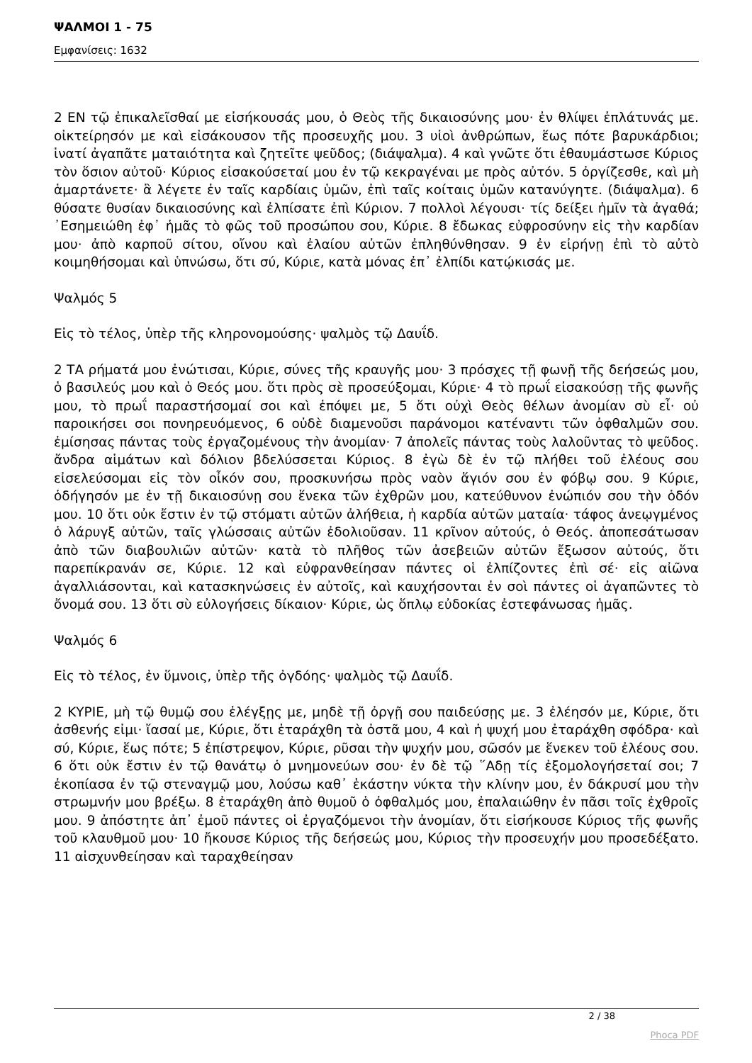ΨΑΛΜΟΙ 1 - 75
Εμφανίσεις: 1632
2 ΕΝ τῷ ἐπικαλεῖσθαί με εἰσήκουσάς μου, ὁ Θεὸς τῆς δικαιοσύνης μου· ἐν θλίψει ἐπλάτυνάς με. οἰκτείρησόν με καὶ εἰσάκουσον τῆς προσευχῆς μου. 3 υἱοὶ ἀνθρώπων, ἕως πότε βαρυκάρδιοι; ἱνατί ἀγαπᾶτε ματαιότητα καὶ ζητεῖτε ψεῦδος; (διάψαλμα). 4 καὶ γνῶτε ὅτι ἐθαυμάστωσε Κύριος τὸν ὅσιον αὐτοῦ· Κύριος εἰσακούσεταί μου ἐν τῷ κεκραγέναι με πρὸς αὐτόν. 5 ὀργίζεσθε, καὶ μὴ ἁμαρτάνετε· ἃ λέγετε ἐν ταῖς καρδίαις ὑμῶν, ἐπὶ ταῖς κοίταις ὑμῶν κατανύγητε. (διάψαλμα). 6 θύσατε θυσίαν δικαιοσύνης καὶ ἐλπίσατε ἐπὶ Κύριον. 7 πολλοὶ λέγουσι· τίς δείξει ἡμῖν τὰ ἀγαθά; ᾿Εσημειώθη ἐφ᾿ ἡμᾶς τὸ φῶς τοῦ προσώπου σου, Κύριε. 8 ἔδωκας εὐφροσύνην εἰς τὴν καρδίαν μου· ἀπὸ καρποῦ σίτου, οἴνου καὶ ἐλαίου αὐτῶν ἐπληθύνθησαν. 9 ἐν εἰρήνῃ ἐπὶ τὸ αὐτὸ κοιμηθήσομαι καὶ ὑπνώσω, ὅτι σύ, Κύριε, κατὰ μόνας ἐπ᾿ ἐλπίδι κατῴκισάς με.
Ψαλμός 5
Εἰς τὸ τέλος, ὑπὲρ τῆς κληρονομούσης· ψαλμὸς τῷ Δαυΐδ.
2 ΤΑ ρήματά μου ἐνώτισαι, Κύριε, σύνες τῆς κραυγῆς μου· 3 πρόσχες τῇ φωνῇ τῆς δεήσεώς μου, ὁ βασιλεύς μου καὶ ὁ Θεός μου. ὅτι πρὸς σὲ προσεύξομαι, Κύριε· 4 τὸ πρωΐ εἰσακούσῃ τῆς φωνῆς μου, τὸ πρωΐ παραστήσομαί σοι καὶ ἐπόψει με, 5 ὅτι οὐχὶ Θεὸς θέλων ἀνομίαν σὺ εἶ· οὐ παροικήσει σοι πονηρευόμενος, 6 οὐδὲ διαμενοῦσι παράνομοι κατέναντι τῶν ὀφθαλμῶν σου. ἐμίσησας πάντας τοὺς ἐργαζομένους τὴν ἀνομίαν· 7 ἀπολεῖς πάντας τοὺς λαλοῦντας τὸ ψεῦδος. ἄνδρα αἱμάτων καὶ δόλιον βδελύσσεται Κύριος. 8 ἐγὼ δὲ ἐν τῷ πλήθει τοῦ ἐλέους σου εἰσελεύσομαι εἰς τὸν οἶκόν σου, προσκυνήσω πρὸς ναὸν ἅγιόν σου ἐν φόβῳ σου. 9 Κύριε, ὁδήγησόν με ἐν τῇ δικαιοσύνῃ σου ἕνεκα τῶν ἐχθρῶν μου, κατεύθυνον ἐνώπιόν σου τὴν ὁδόν μου. 10 ὅτι οὐκ ἔστιν ἐν τῷ στόματι αὐτῶν ἀλήθεια, ἡ καρδία αὐτῶν ματαία· τάφος ἀνεῳγμένος ὁ λάρυγξ αὐτῶν, ταῖς γλώσσαις αὐτῶν ἐδολιοῦσαν. 11 κρῖνον αὐτούς, ὁ Θεός. ἀποπεσάτωσαν ἀπὸ τῶν διαβουλιῶν αὐτῶν· κατὰ τὸ πλῆθος τῶν ἀσεβειῶν αὐτῶν ἔξωσον αὐτούς, ὅτι παρεπίκρανάν σε, Κύριε. 12 καὶ εὐφρανθείησαν πάντες οἱ ἐλπίζοντες ἐπὶ σέ· εἰς αἰῶνα ἀγαλλιάσονται, καὶ κατασκηνώσεις ἐν αὐτοῖς, καὶ καυχήσονται ἐν σοὶ πάντες οἱ ἀγαπῶντες τὸ ὄνομά σου. 13 ὅτι σὺ εὐλογήσεις δίκαιον· Κύριε, ὡς ὅπλῳ εὐδοκίας ἐστεφάνωσας ἡμᾶς.
Ψαλμός 6
Εἰς τὸ τέλος, ἐν ὕμνοις, ὑπὲρ τῆς ὀγδόης· ψαλμὸς τῷ Δαυΐδ.
2 ΚΥΡΙΕ, μὴ τῷ θυμῷ σου ἐλέγξῃς με, μηδὲ τῇ ὀργῇ σου παιδεύσῃς με. 3 ἐλέησόν με, Κύριε, ὅτι ἀσθενής εἰμι· ἴασαί με, Κύριε, ὅτι ἐταράχθη τὰ ὀστᾶ μου, 4 καὶ ἡ ψυχή μου ἐταράχθη σφόδρα· καὶ σύ, Κύριε, ἕως πότε; 5 ἐπίστρεψον, Κύριε, ρῦσαι τὴν ψυχήν μου, σῶσόν με ἕνεκεν τοῦ ἐλέους σου. 6 ὅτι οὐκ ἔστιν ἐν τῷ θανάτῳ ὁ μνημονεύων σου· ἐν δὲ τῷ ῞Αδῃ τίς ἐξομολογήσεταί σοι; 7 ἐκοπίασα ἐν τῷ στεναγμῷ μου, λούσω καθ᾿ ἑκάστην νύκτα τὴν κλίνην μου, ἐν δάκρυσί μου τὴν στρωμνήν μου βρέξω. 8 ἐταράχθη ἀπὸ θυμοῦ ὁ ὀφθαλμός μου, ἐπαλαιώθην ἐν πᾶσι τοῖς ἐχθροῖς μου. 9 ἀπόστητε ἀπ᾿ ἐμοῦ πάντες οἱ ἐργαζόμενοι τὴν ἀνομίαν, ὅτι εἰσήκουσε Κύριος τῆς φωνῆς τοῦ κλαυθμοῦ μου· 10 ἤκουσε Κύριος τῆς δεήσεώς μου, Κύριος τὴν προσευχήν μου προσεδέξατο. 11 αἰσχυνθείησαν καὶ ταραχθείησαν
2 / 38
Phoca PDF